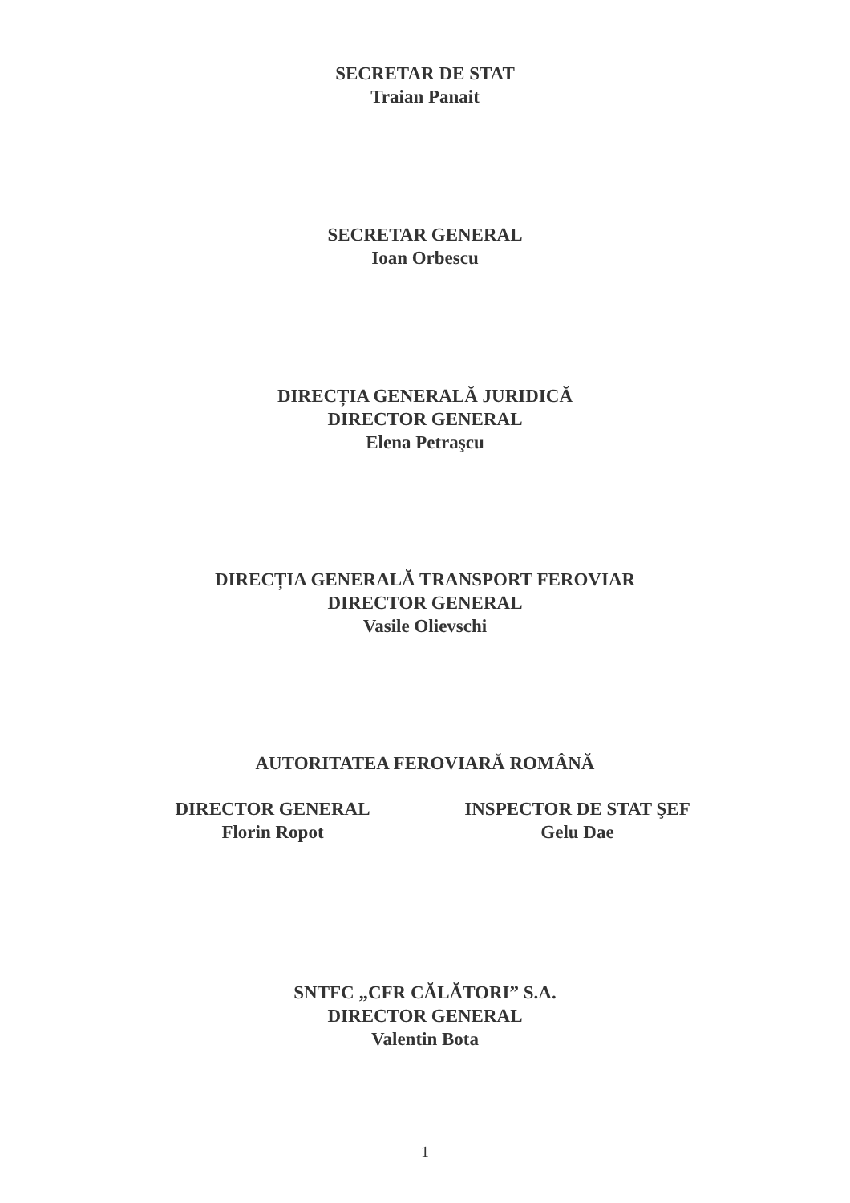SECRETAR DE STAT
Traian Panait
SECRETAR GENERAL
Ioan Orbescu
DIRECȚIA GENERALĂ JURIDICĂ
DIRECTOR GENERAL
Elena Petraşcu
DIRECȚIA GENERALĂ TRANSPORT FEROVIAR
DIRECTOR GENERAL
Vasile Olievschi
AUTORITATEA FEROVIARĂ ROMÂNĂ
DIRECTOR GENERAL
Florin Ropot
INSPECTOR DE STAT ŞEF
Gelu Dae
SNTFC „CFR CĂLĂTORI” S.A.
DIRECTOR GENERAL
Valentin Bota
1